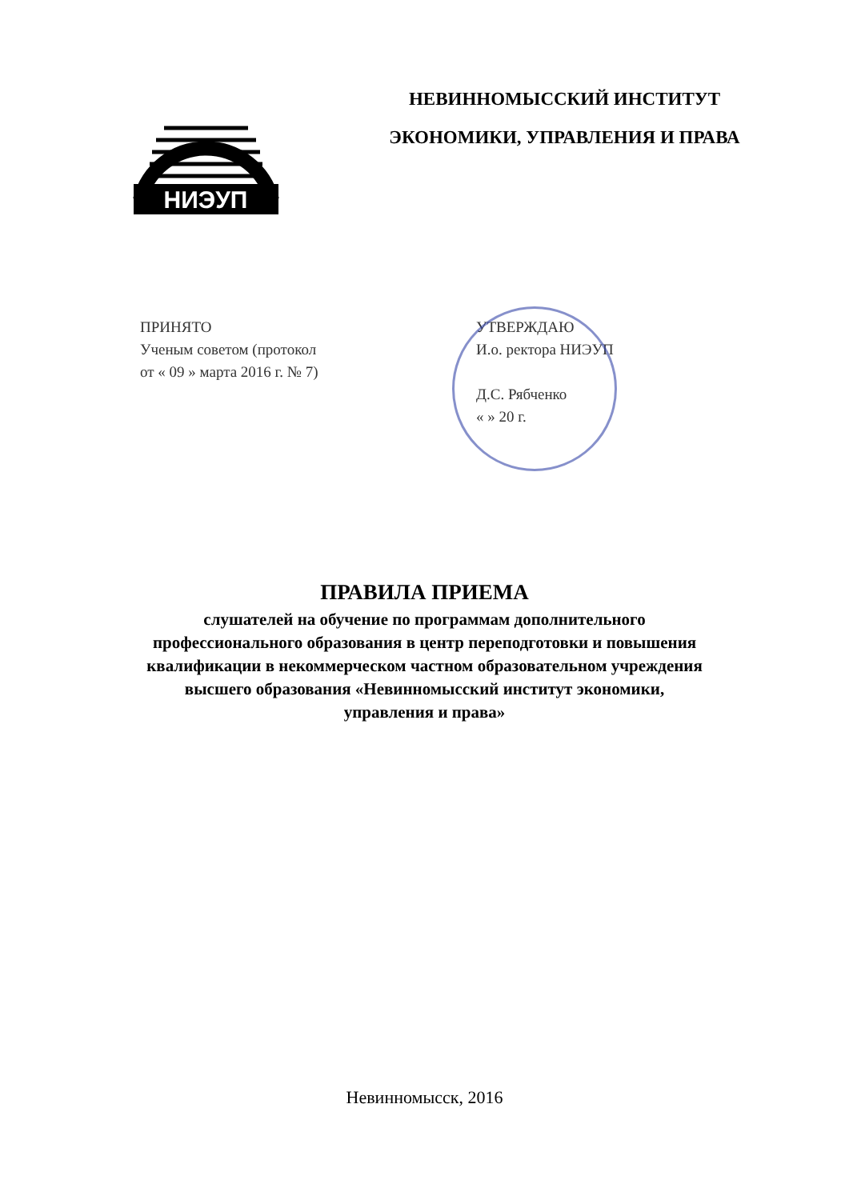НИЭУП
НЕВИННОМЫССКИЙ ИНСТИТУТ
ЭКОНОМИКИ, УПРАВЛЕНИЯ И ПРАВА
ПРИНЯТО
Ученым советом (протокол
от « 09 » марта 2016 г. № 7)
УТВЕРЖДАЮ
И.о. ректора НИЭУП
Д.С. Рябченко
« » 20 г.
ПРАВИЛА ПРИЕМА
слушателей на обучение по программам дополнительного
профессионального образования в центр переподготовки и повышения
квалификации в некоммерческом частном образовательном учреждения
высшего образования «Невинномысский институт экономики,
управления и права»
Невинномысск, 2016